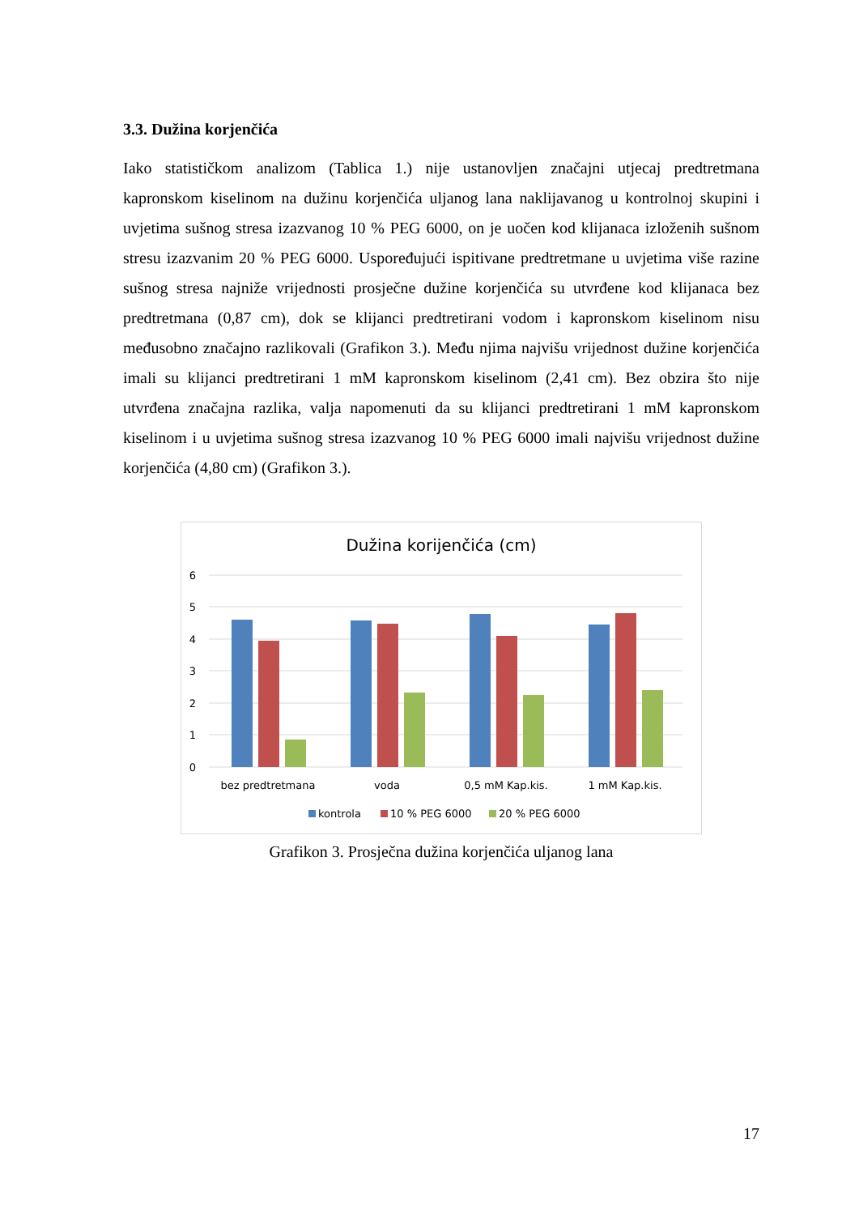3.3. Dužina korjenčića
Iako statističkom analizom (Tablica 1.) nije ustanovljen značajni utjecaj predtretmana kapronskom kiselinom na dužinu korjenčića uljanog lana naklijavanog u kontrolnoj skupini i uvjetima sušnog stresa izazvanog 10 % PEG 6000, on je uočen kod klijanaca izloženih sušnom stresu izazvanim 20 % PEG 6000. Uspoređujući ispitivane predtretmane u uvjetima više razine sušnog stresa najniže vrijednosti prosječne dužine korjenčića su utvrđene kod klijanaca bez predtretmana (0,87 cm), dok se klijanci predtretirani vodom i kapronskom kiselinom nisu međusobno značajno razlikovali (Grafikon 3.). Među njima najvišu vrijednost dužine korjenčića imali su klijanci predtretirani 1 mM kapronskom kiselinom (2,41 cm). Bez obzira što nije utvrđena značajna razlika, valja napomenuti da su klijanci predtretirani 1 mM kapronskom kiselinom i u uvjetima sušnog stresa izazvanog 10 % PEG 6000 imali najvišu vrijednost dužine korjenčića (4,80 cm) (Grafikon 3.).
Dužina korijenčića (cm)
6
5
4
3
2
1
0
bez predtretmana
voda
0,5 mM Kap.kis.
1 mM Kap.kis.
kontrola
10 % PEG 6000
20 % PEG 6000
Grafikon 3. Prosječna dužina korjenčića uljanog lana
17